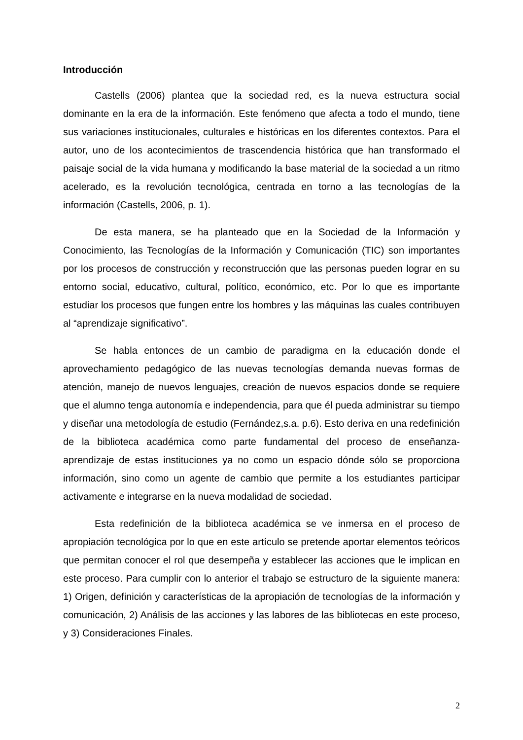Introducción
Castells (2006) plantea que la sociedad red, es la nueva estructura social dominante en la era de la información. Este fenómeno que afecta a todo el mundo, tiene sus variaciones institucionales, culturales e históricas en los diferentes contextos. Para el autor, uno de los acontecimientos de trascendencia histórica que han transformado el paisaje social de la vida humana y modificando la base material de la sociedad a un ritmo acelerado, es la revolución tecnológica, centrada en torno a las tecnologías de la información (Castells, 2006, p. 1).
De esta manera, se ha planteado que en la Sociedad de la Información y Conocimiento, las Tecnologías de la Información y Comunicación (TIC) son importantes por los procesos de construcción y reconstrucción que las personas pueden lograr en su entorno social, educativo, cultural, político, económico, etc. Por lo que es importante estudiar los procesos que fungen entre los hombres y las máquinas las cuales contribuyen al “aprendizaje significativo”.
Se habla entonces de un cambio de paradigma en la educación donde el aprovechamiento pedagógico de las nuevas tecnologías demanda nuevas formas de atención, manejo de nuevos lenguajes, creación de nuevos espacios donde se requiere que el alumno tenga autonomía e independencia, para que él pueda administrar su tiempo y diseñar una metodología de estudio (Fernández,s.a. p.6). Esto deriva en una redefinición de la biblioteca académica como parte fundamental del proceso de enseñanza-aprendizaje de estas instituciones ya no como un espacio dónde sólo se proporciona información, sino como un agente de cambio que permite a los estudiantes participar activamente e integrarse en la nueva modalidad de sociedad.
Esta redefinición de la biblioteca académica se ve inmersa en el proceso de apropiación tecnológica por lo que en este artículo se pretende aportar elementos teóricos que permitan conocer el rol que desempeña y establecer las acciones que le implican en este proceso. Para cumplir con lo anterior el trabajo se estructuro de la siguiente manera: 1) Origen, definición y características de la apropiación de tecnologías de la información y comunicación, 2) Análisis de las acciones y las labores de las bibliotecas en este proceso, y 3) Consideraciones Finales.
2